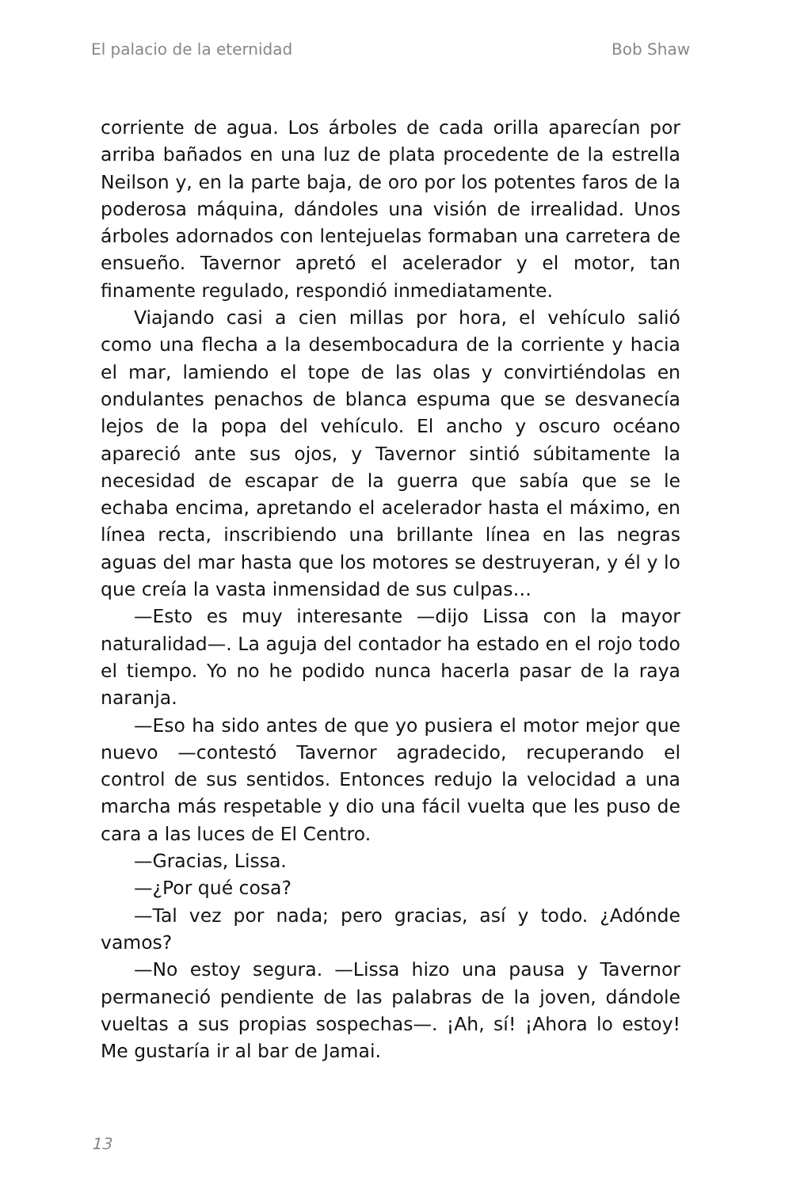El palacio de la eternidad Bob Shaw
corriente de agua. Los árboles de cada orilla aparecían por arriba bañados en una luz de plata procedente de la estrella Neilson y, en la parte baja, de oro por los potentes faros de la poderosa máquina, dándoles una visión de irrealidad. Unos árboles adornados con lentejuelas formaban una carretera de ensueño. Tavernor apretó el acelerador y el motor, tan finamente regulado, respondió inmediatamente.
Viajando casi a cien millas por hora, el vehículo salió como una flecha a la desembocadura de la corriente y hacia el mar, lamiendo el tope de las olas y convirtiéndolas en ondulantes penachos de blanca espuma que se desvanecía lejos de la popa del vehículo. El ancho y oscuro océano apareció ante sus ojos, y Tavernor sintió súbitamente la necesidad de escapar de la guerra que sabía que se le echaba encima, apretando el acelerador hasta el máximo, en línea recta, inscribiendo una brillante línea en las negras aguas del mar hasta que los motores se destruyeran, y él y lo que creía la vasta inmensidad de sus culpas…
—Esto es muy interesante —dijo Lissa con la mayor naturalidad—. La aguja del contador ha estado en el rojo todo el tiempo. Yo no he podido nunca hacerla pasar de la raya naranja.
—Eso ha sido antes de que yo pusiera el motor mejor que nuevo —contestó Tavernor agradecido, recuperando el control de sus sentidos. Entonces redujo la velocidad a una marcha más respetable y dio una fácil vuelta que les puso de cara a las luces de El Centro.
—Gracias, Lissa.
—¿Por qué cosa?
—Tal vez por nada; pero gracias, así y todo. ¿Adónde vamos?
—No estoy segura. —Lissa hizo una pausa y Tavernor permaneció pendiente de las palabras de la joven, dándole vueltas a sus propias sospechas—. ¡Ah, sí! ¡Ahora lo estoy! Me gustaría ir al bar de Jamai.
13